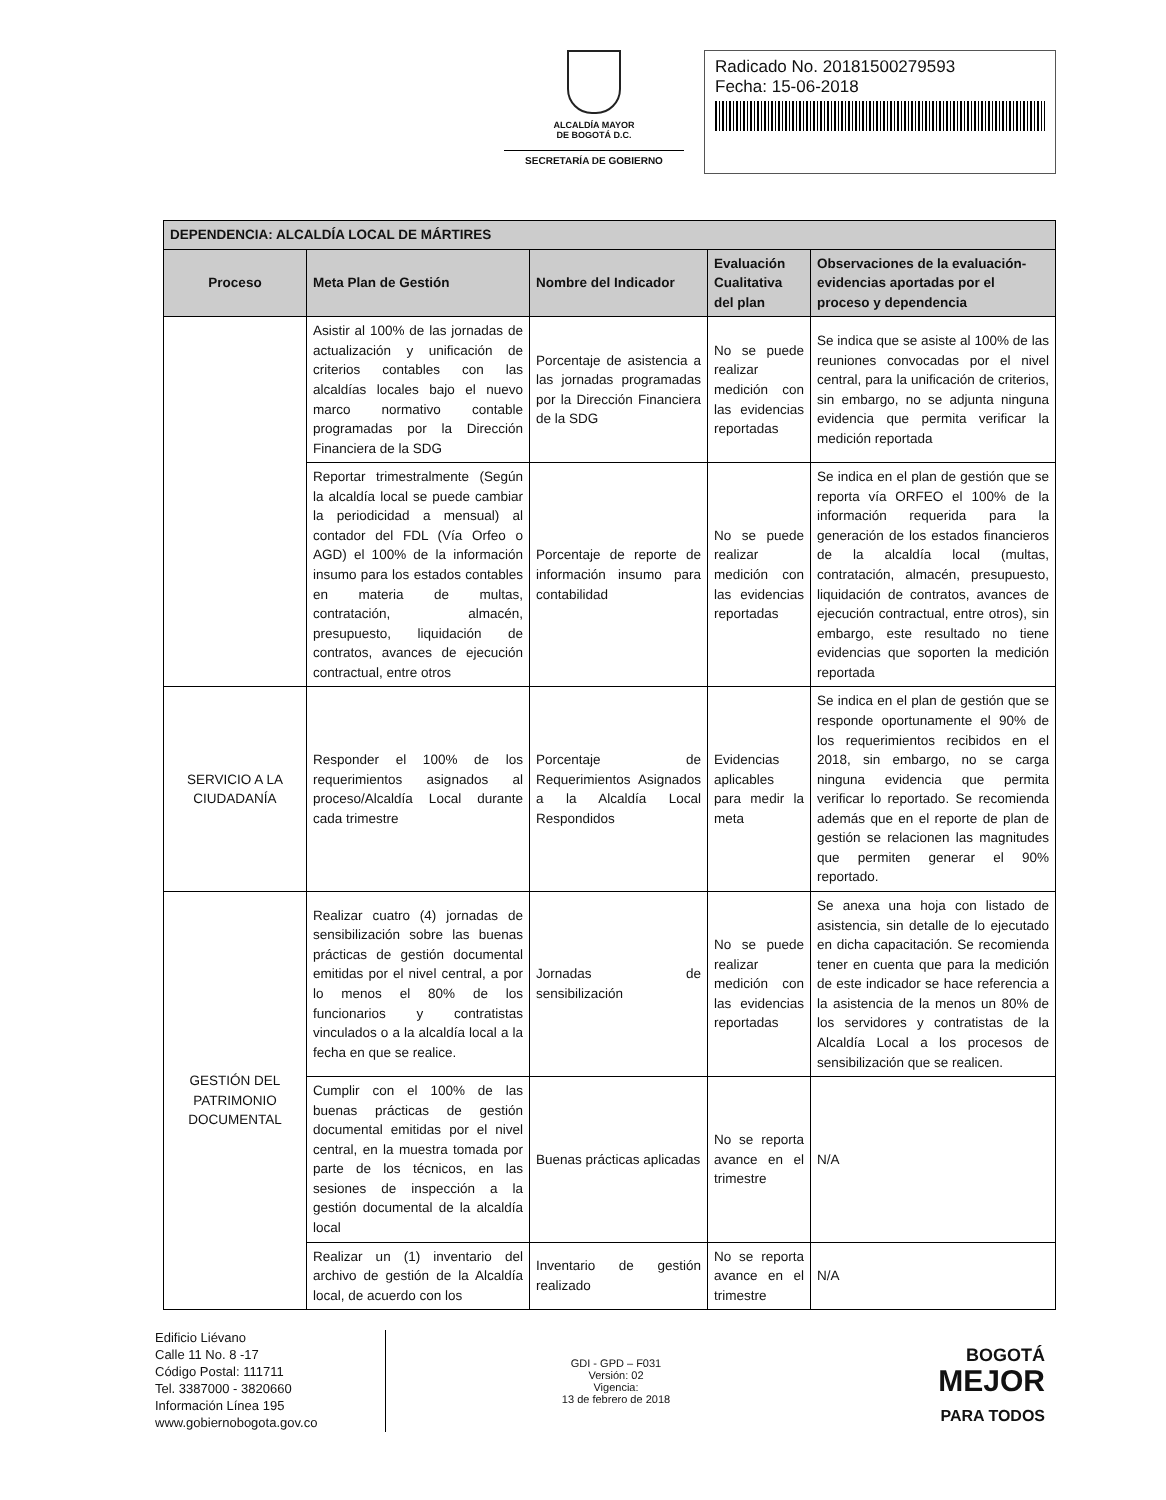ALCALDÍA MAYOR
DE BOGOTÁ D.C.
SECRETARÍA DE GOBIERNO
Radicado No. 20181500279593
Fecha: 15-06-2018
| DEPENDENCIA: ALCALDÍA LOCAL DE MÁRTIRES | | | | |
| --- | --- | --- | --- | --- |
| Proceso | Meta Plan de Gestión | Nombre del Indicador | Evaluación Cualitativa del plan | Observaciones de la evaluación-evidencias aportadas por el proceso y dependencia |
| | Asistir al 100% de las jornadas de actualización y unificación de criterios contables con las alcaldías locales bajo el nuevo marco normativo contable programadas por la Dirección Financiera de la SDG | Porcentaje de asistencia a las jornadas programadas por la Dirección Financiera de la SDG | No se puede realizar medición con las evidencias reportadas | Se indica que se asiste al 100% de las reuniones convocadas por el nivel central, para la unificación de criterios, sin embargo, no se adjunta ninguna evidencia que permita verificar la medición reportada |
| | Reportar trimestralmente (Según la alcaldía local se puede cambiar la periodicidad a mensual) al contador del FDL (Vía Orfeo o AGD) el 100% de la información insumo para los estados contables en materia de multas, contratación, almacén, presupuesto, liquidación de contratos, avances de ejecución contractual, entre otros | Porcentaje de reporte de información insumo para contabilidad | No se puede realizar medición con las evidencias reportadas | Se indica en el plan de gestión que se reporta vía ORFEO el 100% de la información requerida para la generación de los estados financieros de la alcaldía local (multas, contratación, almacén, presupuesto, liquidación de contratos, avances de ejecución contractual, entre otros), sin embargo, este resultado no tiene evidencias que soporten la medición reportada |
| SERVICIO A LA CIUDADANÍA | Responder el 100% de los requerimientos asignados al proceso/Alcaldía Local durante cada trimestre | Porcentaje de Requerimientos Asignados a la Alcaldía Local Respondidos | Evidencias aplicables para medir la meta | Se indica en el plan de gestión que se responde oportunamente el 90% de los requerimientos recibidos en el 2018, sin embargo, no se carga ninguna evidencia que permita verificar lo reportado. Se recomienda además que en el reporte de plan de gestión se relacionen las magnitudes que permiten generar el 90% reportado. |
| GESTIÓN DEL PATRIMONIO DOCUMENTAL | Realizar cuatro (4) jornadas de sensibilización sobre las buenas prácticas de gestión documental emitidas por el nivel central, a por lo menos el 80% de los funcionarios y contratistas vinculados o a la alcaldía local a la fecha en que se realice. | Jornadas de sensibilización | No se puede realizar medición con las evidencias reportadas | Se anexa una hoja con listado de asistencia, sin detalle de lo ejecutado en dicha capacitación. Se recomienda tener en cuenta que para la medición de este indicador se hace referencia a la asistencia de la menos un 80% de los servidores y contratistas de la Alcaldía Local a los procesos de sensibilización que se realicen. |
| | Cumplir con el 100% de las buenas prácticas de gestión documental emitidas por el nivel central, en la muestra tomada por parte de los técnicos, en las sesiones de inspección a la gestión documental de la alcaldía local | Buenas prácticas aplicadas | No se reporta avance en el trimestre | N/A |
| | Realizar un (1) inventario del archivo de gestión de la Alcaldía local, de acuerdo con los | Inventario de gestión realizado | No se reporta avance en el trimestre | N/A |
Edificio Liévano
Calle 11 No. 8 -17
Código Postal: 111711
Tel. 3387000 - 3820660
Información Línea 195
www.gobiernobogota.gov.co
GDI - GPD – F031
Versión: 02
Vigencia:
13 de febrero de 2018
BOGOTÁ
MEJOR
PARA TODOS